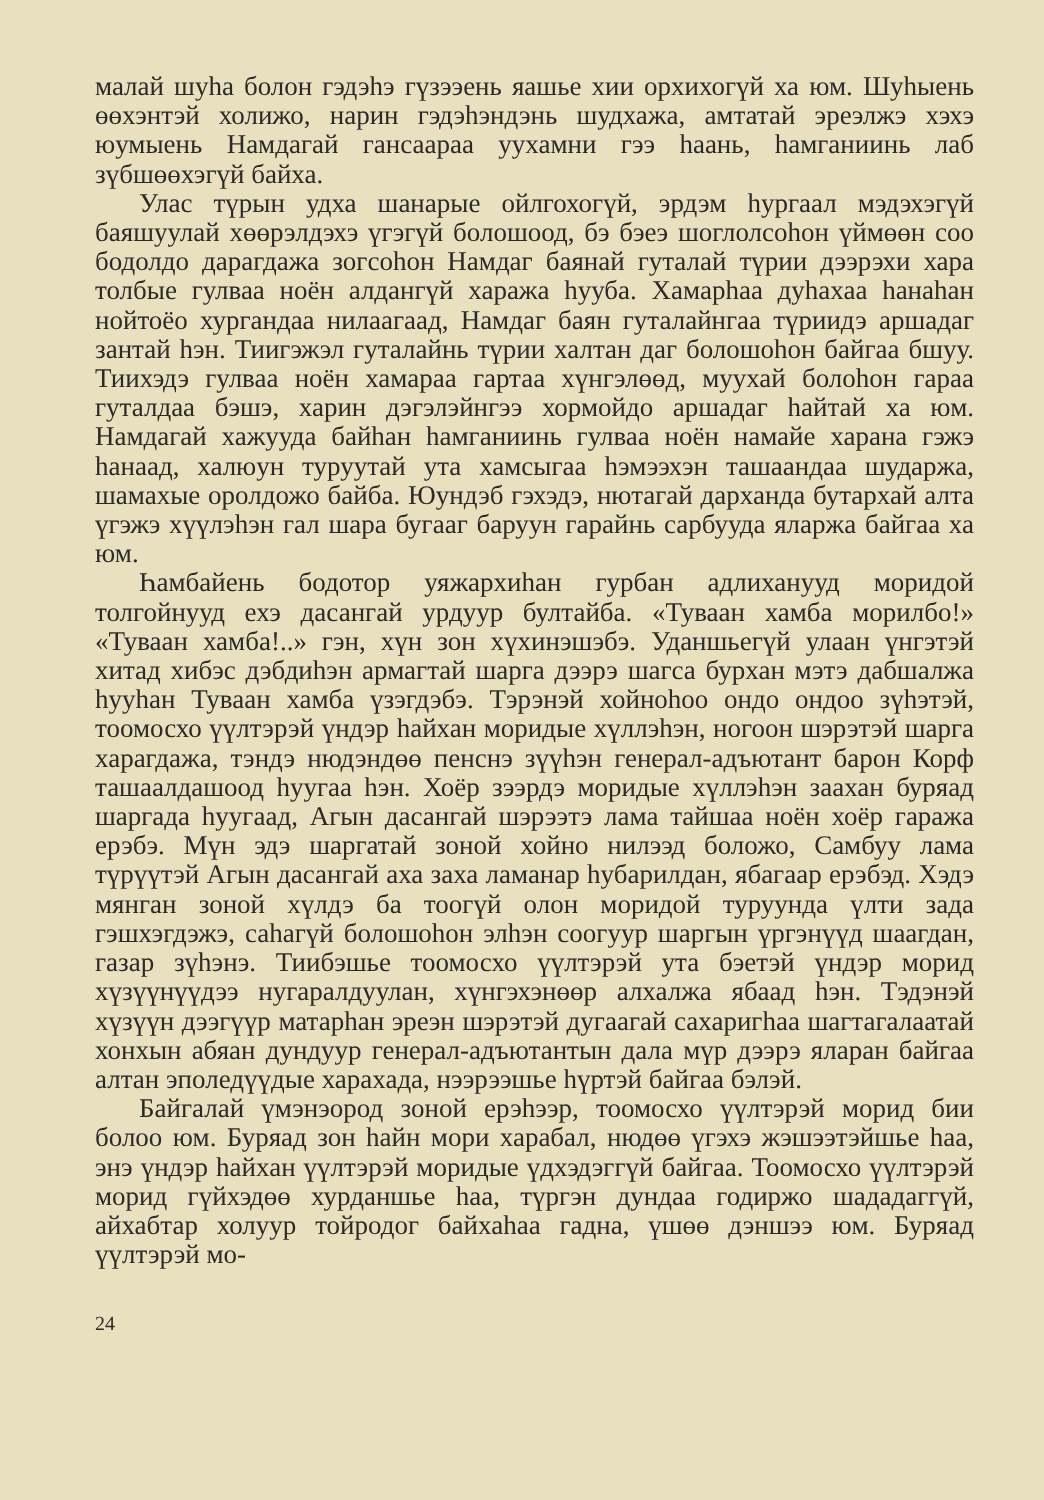малай шуһа болон гэдэһэ гүзээень яашье хии орхихогүй ха юм. Шуһыень өөхэнтэй холижо, нарин гэдэһэндэнь шудхажа, амтатай эреэлжэ хэхэ юумыень Намдагай гансаараа уухамни гээ һаань, һамганиинь лаб зүбшөөхэгүй байха.
Улас түрын удха шанарые ойлгохогүй, эрдэм һургаал мэдэхэгүй баяшуулай хөөрэлдэхэ үгэгүй болошоод, бэ бэеэ шоглолсоһон үймөөн соо бодолдо дарагдажа зогсоһон Намдаг баянай гуталай түрии дээрэхи хара толбые гулваа ноён алдангүй хаража һууба. Хамарһаа дуһахаа һанаһан нойтоёо хургандаа нилаагаад, Намдаг баян гуталайнгаа түриидэ аршадаг зантай һэн. Тиигэжэл гуталайнь түрии халтан даг болошоһон байгаа бшуу. Тиихэдэ гулваа ноён хамараа гартаа хүнгэлөөд, муухай болоһон гараа гуталдаа бэшэ, харин дэгэлэйнгээ хормойдо аршадаг һайтай ха юм. Намдагай хажууда байһан һамганиинь гулваа ноён намайе харана гэжэ һанаад, халюун туруутай ута хамсыгаа һэмээхэн ташаандаа шударжа, шамахые оролдожо байба. Юундэб гэхэдэ, нютагай дарханда бутархай алта үгэжэ хүүлэһэн гал шара бугааг баруун гарайнь сарбууда яларжа байгаа ха юм.
Һамбайень бодотор уяжархиһан гурбан адлиханууд моридой толгойнууд ехэ дасангай урдуур бултайба. «Туваан хамба морилбо!» «Туваан хамба!..» гэн, хүн зон хүхинэшэбэ. Уданшьегүй улаан үнгэтэй хитад хибэс дэбдиһэн армагтай шарга дээрэ шагса бурхан мэтэ дабшалжа һууһан Туваан хамба үзэгдэбэ. Тэрэнэй хойноһоо ондо ондоо зүһэтэй, тоомосхо үүлтэрэй үндэр һайхан моридые хүллэһэн, ногоон шэрэтэй шарга харагдажа, тэндэ нюдэндөө пенснэ зүүһэн генерал-адъютант барон Корф ташаалдашоод һуугаа һэн. Хоёр зээрдэ моридые хүллэһэн заахан буряад шаргада һуугаад, Агын дасангай шэрээтэ лама тайшаа ноён хоёр гаража ерэбэ. Мүн эдэ шаргатай зоной хойно нилээд боложо, Самбуу лама түрүүтэй Агын дасангай аха заха ламанар һубарилдан, ябагаар ерэбэд. Хэдэ мянган зоной хүлдэ ба тоогүй олон моридой туруунда үлти зада гэшхэгдэжэ, саһагүй болошоһон элһэн соогуур шаргын үргэнүүд шаагдан, газар зүһэнэ. Тиибэшье тоомосхо үүлтэрэй ута бэетэй үндэр морид хүзүүнүүдээ нугаралдуулан, хүнгэхэнөөр алхалжа ябаад һэн. Тэдэнэй хүзүүн дээгүүр матарһан эреэн шэрэтэй дугаагай сахаригһаа шагтагалаатай хонхын абяан дундуур генерал-адъютантын дала мүр дээрэ яларан байгаа алтан эполедүүдые харахада, нээрээшье һүртэй байгаа бэлэй.
Байгалай үмэнэород зоной ерэһээр, тоомосхо үүлтэрэй морид бии болоо юм. Буряад зон һайн мори харабал, нюдөө үгэхэ жэшээтэйшье һаа, энэ үндэр һайхан үүлтэрэй моридые үдхэдэггүй байгаа. Тоомосхо үүлтэрэй морид гүйхэдөө хурданшье һаа, түргэн дундаа годиржо шададаггүй, айхабтар холуур тойродог байхаһаа гадна, үшөө дэншээ юм. Буряад үүлтэрэй мо-
24